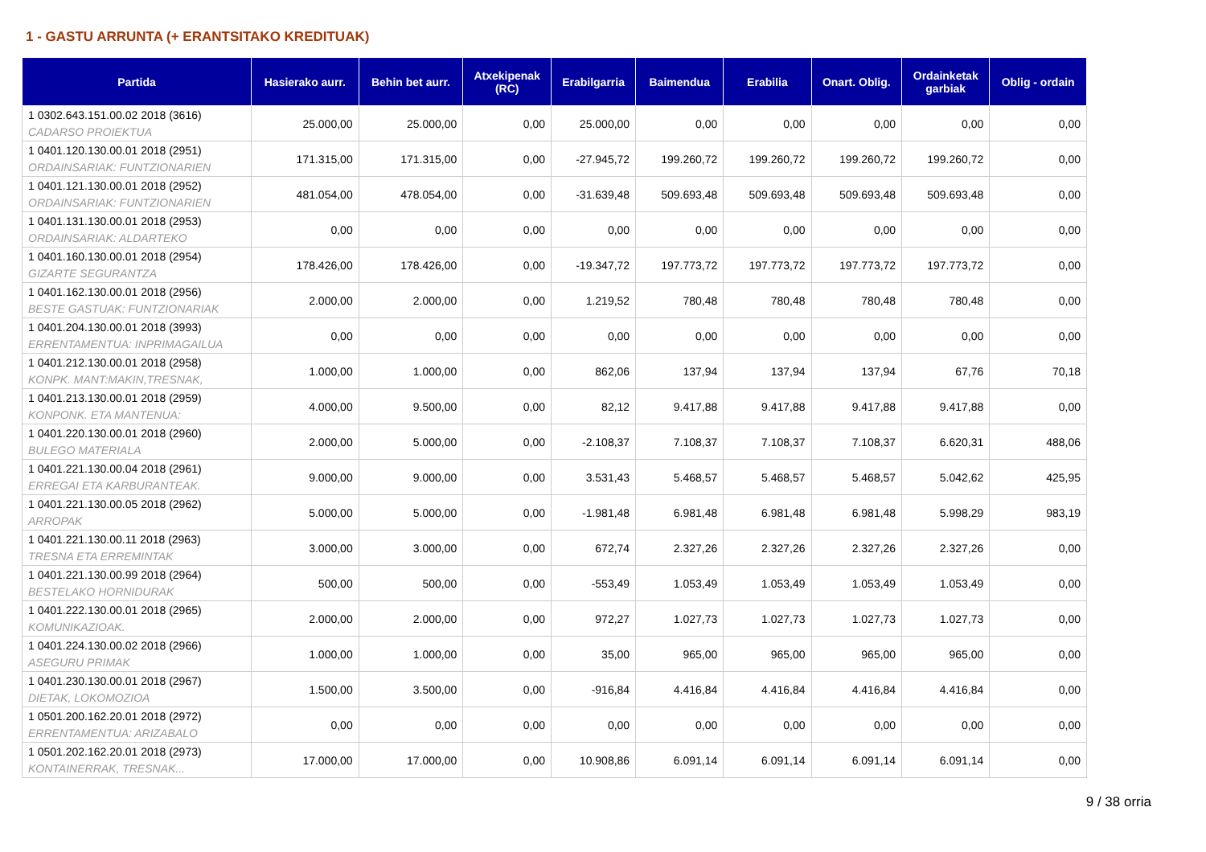1 - GASTU ARRUNTA (+ ERANTSITAKO KREDITUAK)
| Partida | Hasierako aurr. | Behin bet aurr. | Atxekipenak (RC) | Erabilgarria | Baimendua | Erabilia | Onart. Oblig. | Ordainketak garbiak | Oblig - ordain |
| --- | --- | --- | --- | --- | --- | --- | --- | --- | --- |
| 1 0302.643.151.00.02 2018 (3616) CADARSO PROIEKTUA | 25.000,00 | 25.000,00 | 0,00 | 25.000,00 | 0,00 | 0,00 | 0,00 | 0,00 | 0,00 |
| 1 0401.120.130.00.01 2018 (2951) ORDAINSARIAK: FUNTZIONARIEN | 171.315,00 | 171.315,00 | 0,00 | -27.945,72 | 199.260,72 | 199.260,72 | 199.260,72 | 199.260,72 | 0,00 |
| 1 0401.121.130.00.01 2018 (2952) ORDAINSARIAK: FUNTZIONARIEN | 481.054,00 | 478.054,00 | 0,00 | -31.639,48 | 509.693,48 | 509.693,48 | 509.693,48 | 509.693,48 | 0,00 |
| 1 0401.131.130.00.01 2018 (2953) ORDAINSARIAK: ALDARTEKO | 0,00 | 0,00 | 0,00 | 0,00 | 0,00 | 0,00 | 0,00 | 0,00 | 0,00 |
| 1 0401.160.130.00.01 2018 (2954) GIZARTE SEGURANTZA | 178.426,00 | 178.426,00 | 0,00 | -19.347,72 | 197.773,72 | 197.773,72 | 197.773,72 | 197.773,72 | 0,00 |
| 1 0401.162.130.00.01 2018 (2956) BESTE GASTUAK: FUNTZIONARIAK | 2.000,00 | 2.000,00 | 0,00 | 1.219,52 | 780,48 | 780,48 | 780,48 | 780,48 | 0,00 |
| 1 0401.204.130.00.01 2018 (3993) ERRENTAMENTUA: INPRIMAGAILUA | 0,00 | 0,00 | 0,00 | 0,00 | 0,00 | 0,00 | 0,00 | 0,00 | 0,00 |
| 1 0401.212.130.00.01 2018 (2958) KONPK. MANT:MAKIN,TRESNAK, | 1.000,00 | 1.000,00 | 0,00 | 862,06 | 137,94 | 137,94 | 137,94 | 67,76 | 70,18 |
| 1 0401.213.130.00.01 2018 (2959) KONPONK. ETA MANTENUA: | 4.000,00 | 9.500,00 | 0,00 | 82,12 | 9.417,88 | 9.417,88 | 9.417,88 | 9.417,88 | 0,00 |
| 1 0401.220.130.00.01 2018 (2960) BULEGO MATERIALA | 2.000,00 | 5.000,00 | 0,00 | -2.108,37 | 7.108,37 | 7.108,37 | 7.108,37 | 6.620,31 | 488,06 |
| 1 0401.221.130.00.04 2018 (2961) ERREGAI ETA KARBURANTEAK. | 9.000,00 | 9.000,00 | 0,00 | 3.531,43 | 5.468,57 | 5.468,57 | 5.468,57 | 5.042,62 | 425,95 |
| 1 0401.221.130.00.05 2018 (2962) ARROPAK | 5.000,00 | 5.000,00 | 0,00 | -1.981,48 | 6.981,48 | 6.981,48 | 6.981,48 | 5.998,29 | 983,19 |
| 1 0401.221.130.00.11 2018 (2963) TRESNA ETA ERREMINTAK | 3.000,00 | 3.000,00 | 0,00 | 672,74 | 2.327,26 | 2.327,26 | 2.327,26 | 2.327,26 | 0,00 |
| 1 0401.221.130.00.99 2018 (2964) BESTELAKO HORNIDURAK | 500,00 | 500,00 | 0,00 | -553,49 | 1.053,49 | 1.053,49 | 1.053,49 | 1.053,49 | 0,00 |
| 1 0401.222.130.00.01 2018 (2965) KOMUNIKAZIOAK. | 2.000,00 | 2.000,00 | 0,00 | 972,27 | 1.027,73 | 1.027,73 | 1.027,73 | 1.027,73 | 0,00 |
| 1 0401.224.130.00.02 2018 (2966) ASEGURU PRIMAK | 1.000,00 | 1.000,00 | 0,00 | 35,00 | 965,00 | 965,00 | 965,00 | 965,00 | 0,00 |
| 1 0401.230.130.00.01 2018 (2967) DIETAK, LOKOMOZIOA | 1.500,00 | 3.500,00 | 0,00 | -916,84 | 4.416,84 | 4.416,84 | 4.416,84 | 4.416,84 | 0,00 |
| 1 0501.200.162.20.01 2018 (2972) ERRENTAMENTUA: ARIZABALO | 0,00 | 0,00 | 0,00 | 0,00 | 0,00 | 0,00 | 0,00 | 0,00 | 0,00 |
| 1 0501.202.162.20.01 2018 (2973) KONTAINERRAK, TRESNAK... | 17.000,00 | 17.000,00 | 0,00 | 10.908,86 | 6.091,14 | 6.091,14 | 6.091,14 | 6.091,14 | 0,00 |
9 / 38 orria